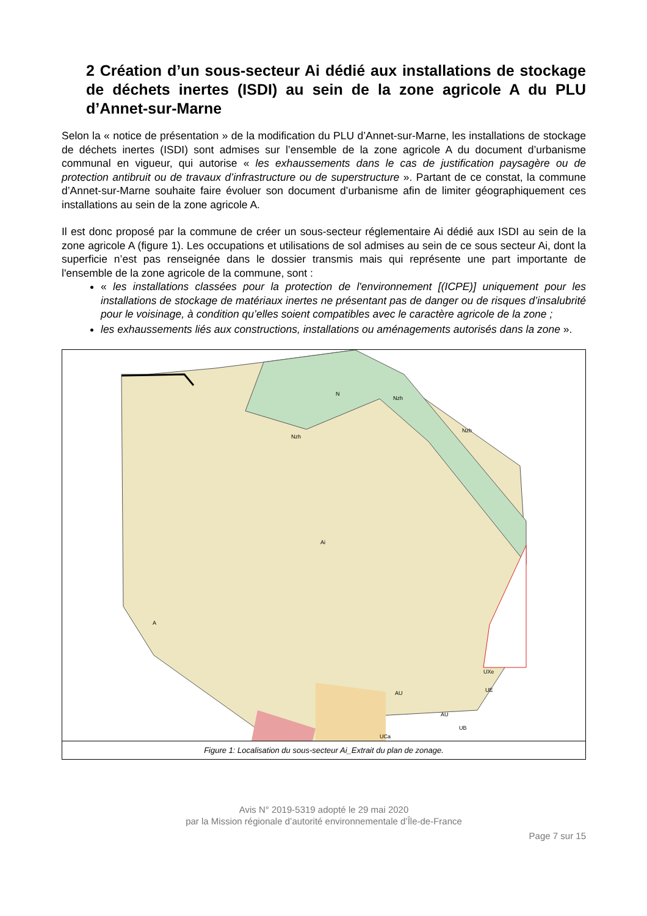2 Création d’un sous-secteur Ai dédié aux installations de stockage de déchets inertes (ISDI) au sein de la zone agricole A du PLU d’Annet-sur-Marne
Selon la « notice de présentation » de la modification du PLU d’Annet-sur-Marne, les installations de stockage de déchets inertes (ISDI) sont admises sur l’ensemble de la zone agricole A du document d’urbanisme communal en vigueur, qui autorise « les exhaussements dans le cas de justification paysagère ou de protection antibruit ou de travaux d’infrastructure ou de superstructure ». Partant de ce constat, la commune d’Annet-sur-Marne souhaite faire évoluer son document d’urbanisme afin de limiter géographiquement ces installations au sein de la zone agricole A.
Il est donc proposé par la commune de créer un sous-secteur réglementaire Ai dédié aux ISDI au sein de la zone agricole A (figure 1). Les occupations et utilisations de sol admises au sein de ce sous secteur Ai, dont la superficie n’est pas renseignée dans le dossier transmis mais qui représente une part importante de l'ensemble de la zone agricole de la commune, sont :
« les installations classées pour la protection de l'environnement [(ICPE)] uniquement pour les installations de stockage de matériaux inertes ne présentant pas de danger ou de risques d’insalubrité pour le voisinage, à condition qu’elles soient compatibles avec le caractère agricole de la zone ;
les exhaussements liés aux constructions, installations ou aménagements autorisés dans la zone ».
Ai
A
N
Nzh
Nzh
Nzh
AU
AU
UE
UXe
UB
UCa
Figure 1: Localisation du sous-secteur Ai_Extrait du plan de zonage.
Avis N° 2019-5319 adopté le 29 mai 2020
par la Mission régionale d’autorité environnementale d’Île-de-France
Page 7 sur 15